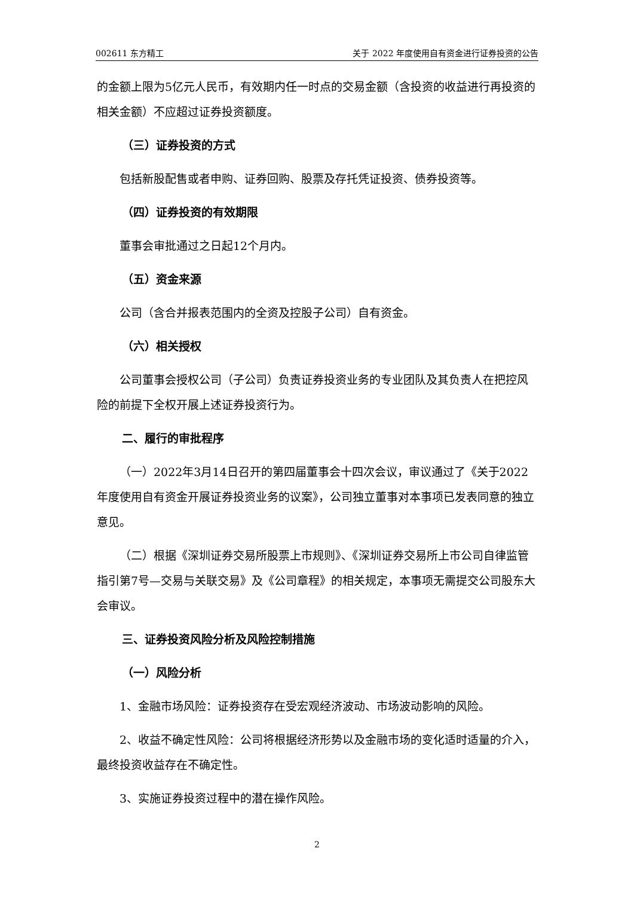002611 东方精工 关于 2022 年度使用自有资金进行证券投资的公告
的金额上限为5亿元人民币，有效期内任一时点的交易金额（含投资的收益进行再投资的相关金额）不应超过证券投资额度。
（三）证券投资的方式
包括新股配售或者申购、证券回购、股票及存托凭证投资、债券投资等。
（四）证券投资的有效期限
董事会审批通过之日起12个月内。
（五）资金来源
公司（含合并报表范围内的全资及控股子公司）自有资金。
（六）相关授权
公司董事会授权公司（子公司）负责证券投资业务的专业团队及其负责人在把控风险的前提下全权开展上述证券投资行为。
二、履行的审批程序
（一）2022年3月14日召开的第四届董事会十四次会议，审议通过了《关于2022年度使用自有资金开展证券投资业务的议案》，公司独立董事对本事项已发表同意的独立意见。
（二）根据《深圳证券交易所股票上市规则》、《深圳证券交易所上市公司自律监管指引第7号—交易与关联交易》及《公司章程》的相关规定，本事项无需提交公司股东大会审议。
三、证券投资风险分析及风险控制措施
（一）风险分析
1、金融市场风险：证券投资存在受宏观经济波动、市场波动影响的风险。
2、收益不确定性风险：公司将根据经济形势以及金融市场的变化适时适量的介入，最终投资收益存在不确定性。
3、实施证券投资过程中的潜在操作风险。
2